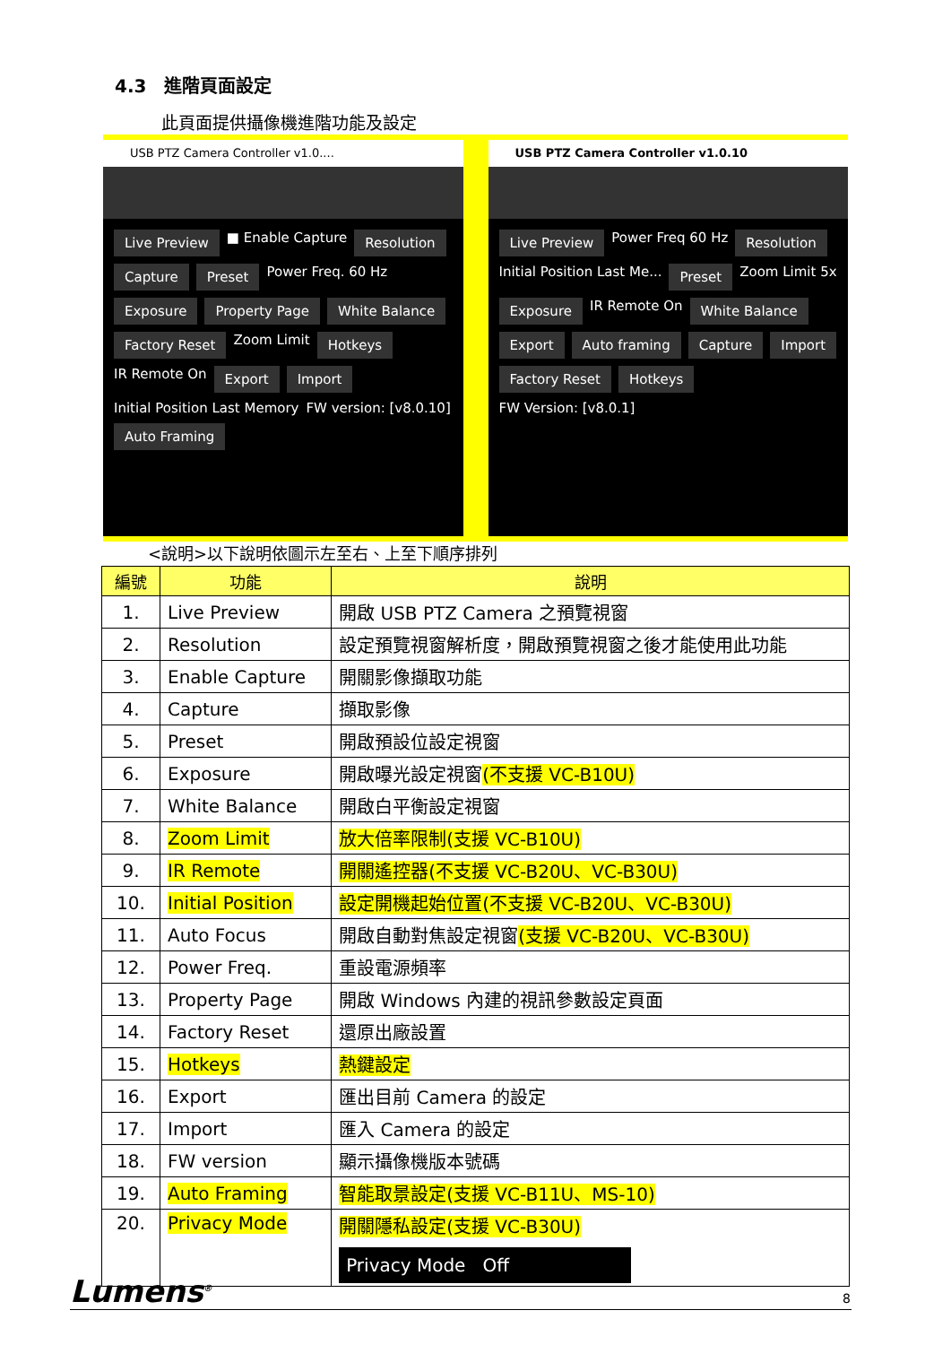4.3　進階頁面設定
此頁面提供攝像機進階功能及設定
USB PTZ Camera Controller v1.0....
Live Preview ■ Enable Capture Resolution Capture Preset Power Freq. 60 Hz Exposure Property Page White Balance Factory Reset Zoom Limit Hotkeys IR Remote On Export Import Initial Position Last Memory FW version: [v8.0.10] Auto Framing
USB PTZ Camera Controller v1.0.10
Live Preview Power Freq 60 Hz Resolution Initial Position Last Me... Preset Zoom Limit 5x Exposure IR Remote On White Balance Export Auto framing Capture Import Factory Reset Hotkeys FW Version: [v8.0.1]
<說明>以下說明依圖示左至右、上至下順序排列
| 編號 | 功能 | 說明 |
| --- | --- | --- |
| 1. | Live Preview | 開啟 USB PTZ Camera 之預覽視窗 |
| 2. | Resolution | 設定預覽視窗解析度，開啟預覽視窗之後才能使用此功能 |
| 3. | Enable Capture | 開關影像擷取功能 |
| 4. | Capture | 擷取影像 |
| 5. | Preset | 開啟預設位設定視窗 |
| 6. | Exposure | 開啟曝光設定視窗 (不支援 VC-B10U) |
| 7. | White Balance | 開啟白平衡設定視窗 |
| 8. | Zoom Limit | 放大倍率限制(支援 VC-B10U) |
| 9. | IR Remote | 開關遙控器(不支援 VC-B20U、VC-B30U) |
| 10. | Initial Position | 設定開機起始位置(不支援 VC-B20U、VC-B30U) |
| 11. | Auto Focus | 開啟自動對焦設定視窗 (支援 VC-B20U、VC-B30U) |
| 12. | Power Freq. | 重設電源頻率 |
| 13. | Property Page | 開啟 Windows 內建的視訊參數設定頁面 |
| 14. | Factory Reset | 還原出廠設置 |
| 15. | Hotkeys | 熱鍵設定 |
| 16. | Export | 匯出目前 Camera 的設定 |
| 17. | Import | 匯入 Camera 的設定 |
| 18. | FW version | 顯示攝像機版本號碼 |
| 19. | Auto Framing | 智能取景設定(支援 VC-B11U、MS-10) |
| 20. | Privacy Mode | 開關隱私設定(支援 VC-B30U) Privacy Mode Off |
Lumens<sup>®</sup> 8